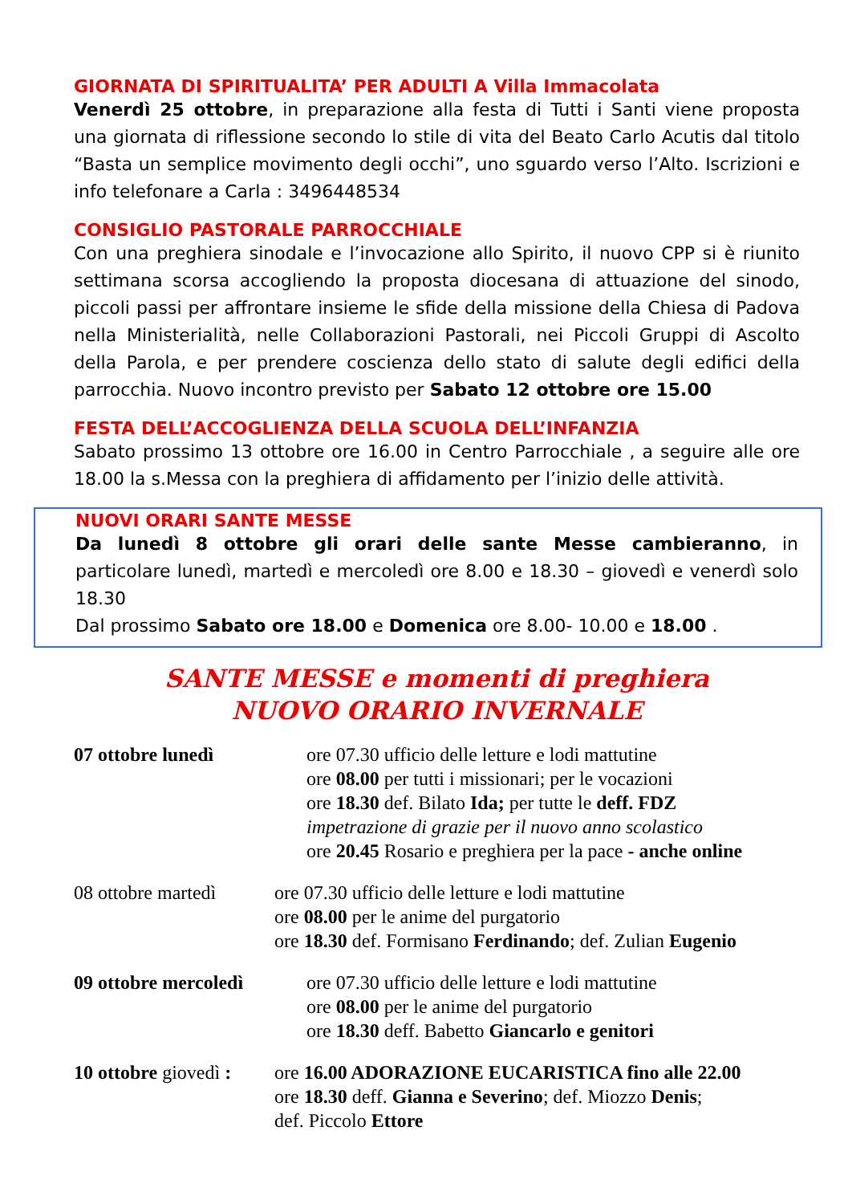GIORNATA DI SPIRITUALITA’ PER ADULTI A Villa Immacolata
Venerdì 25 ottobre, in preparazione alla festa di Tutti i Santi viene proposta una giornata di riflessione secondo lo stile di vita del Beato Carlo Acutis dal titolo “Basta un semplice movimento degli occhi”, uno sguardo verso l’Alto. Iscrizioni e info telefonare a Carla : 3496448534
CONSIGLIO PASTORALE PARROCCHIALE
Con una preghiera sinodale e l’invocazione allo Spirito, il nuovo CPP si è riunito settimana scorsa accogliendo la proposta diocesana di attuazione del sinodo, piccoli passi per affrontare insieme le sfide della missione della Chiesa di Padova nella Ministerialità, nelle Collaborazioni Pastorali, nei Piccoli Gruppi di Ascolto della Parola, e per prendere coscienza dello stato di salute degli edifici della parrocchia. Nuovo incontro previsto per Sabato 12 ottobre ore 15.00
FESTA DELL’ACCOGLIENZA DELLA SCUOLA DELL’INFANZIA
Sabato prossimo 13 ottobre ore 16.00 in Centro Parrocchiale , a seguire alle ore 18.00 la s.Messa con la preghiera di affidamento per l’inizio delle attività.
NUOVI ORARI SANTE MESSE
Da lunedì 8 ottobre gli orari delle sante Messe cambieranno, in particolare lunedì, martedì e mercoledì ore 8.00 e 18.30 – giovedì e venerdì solo 18.30
Dal prossimo Sabato ore 18.00 e Domenica ore 8.00- 10.00 e 18.00 .
SANTE MESSE e momenti di preghiera
NUOVO ORARIO INVERNALE
07 ottobre lunedì ore 07.30 ufficio delle letture e lodi mattutine
ore 08.00 per tutti i missionari; per le vocazioni
ore 18.30 def. Bilato Ida; per tutte le deff. FDZ
impetrazione di grazie per il nuovo anno scolastico
ore 20.45 Rosario e preghiera per la pace - anche online
08 ottobre martedì
ore 07.30 ufficio delle letture e lodi mattutine
ore 08.00 per le anime del purgatorio
ore 18.30 def. Formisano Ferdinando; def. Zulian Eugenio
09 ottobre mercoledì ore 07.30 ufficio delle letture e lodi mattutine
ore 08.00 per le anime del purgatorio
ore 18.30 deff. Babetto Giancarlo e genitori
10 ottobre giovedì :
ore 16.00 ADORAZIONE EUCARISTICA fino alle 22.00
ore 18.30 deff. Gianna e Severino; def. Miozzo Denis;
def. Piccolo Ettore